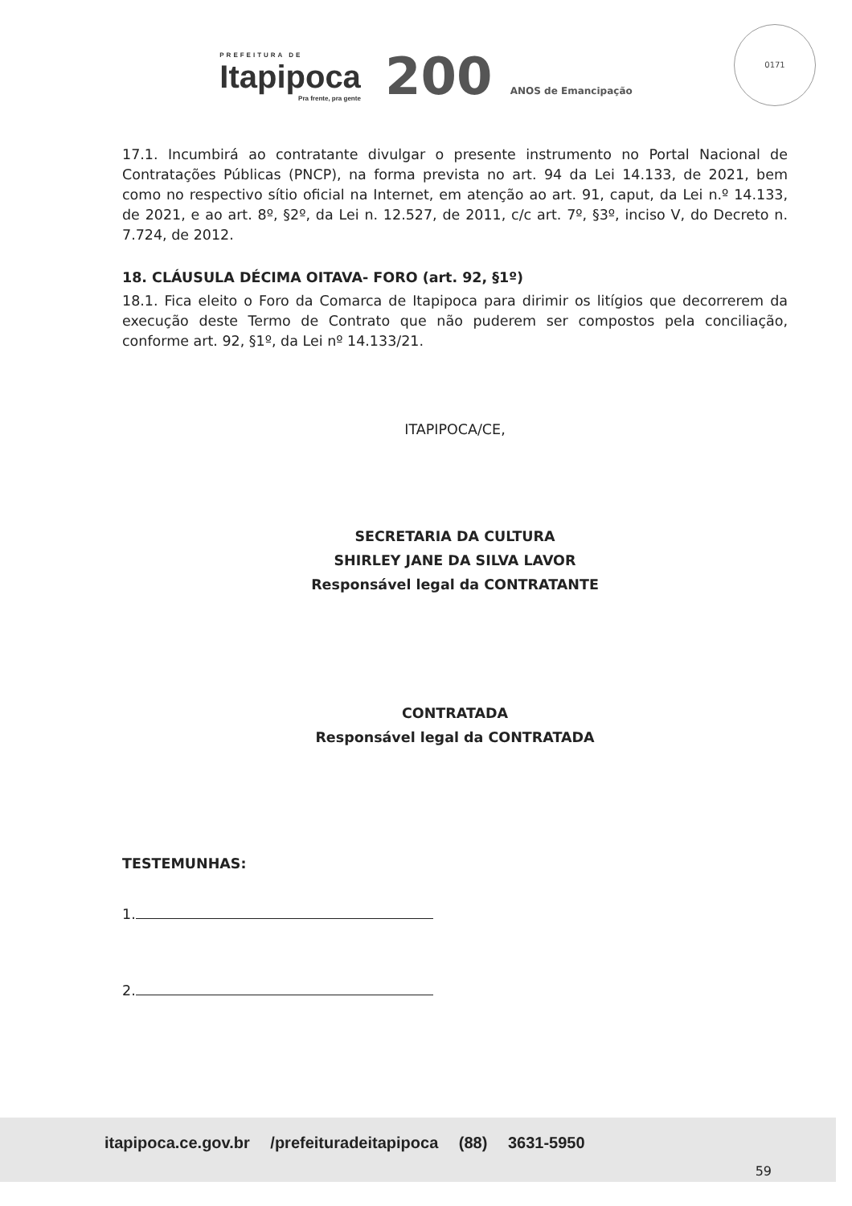PREFEITURA DE
Itapipoca
Pra frente, pra gente
200 ANOS de Emancipação
0171
17.1. Incumbirá ao contratante divulgar o presente instrumento no Portal Nacional de Contratações Públicas (PNCP), na forma prevista no art. 94 da Lei 14.133, de 2021, bem como no respectivo sítio oficial na Internet, em atenção ao art. 91, caput, da Lei n.º 14.133, de 2021, e ao art. 8º, §2º, da Lei n. 12.527, de 2011, c/c art. 7º, §3º, inciso V, do Decreto n. 7.724, de 2012.
18. CLÁUSULA DÉCIMA OITAVA- FORO (art. 92, §1º)
18.1. Fica eleito o Foro da Comarca de Itapipoca para dirimir os litígios que decorrerem da execução deste Termo de Contrato que não puderem ser compostos pela conciliação, conforme art. 92, §1º, da Lei nº 14.133/21.
ITAPIPOCA/CE,
SECRETARIA DA CULTURA
SHIRLEY JANE DA SILVA LAVOR
Responsável legal da CONTRATANTE
CONTRATADA
Responsável legal da CONTRATADA
TESTEMUNHAS:
1.
2.
itapipoca.ce.gov.br /prefeituradeitapipoca (88) 3631-5950
59